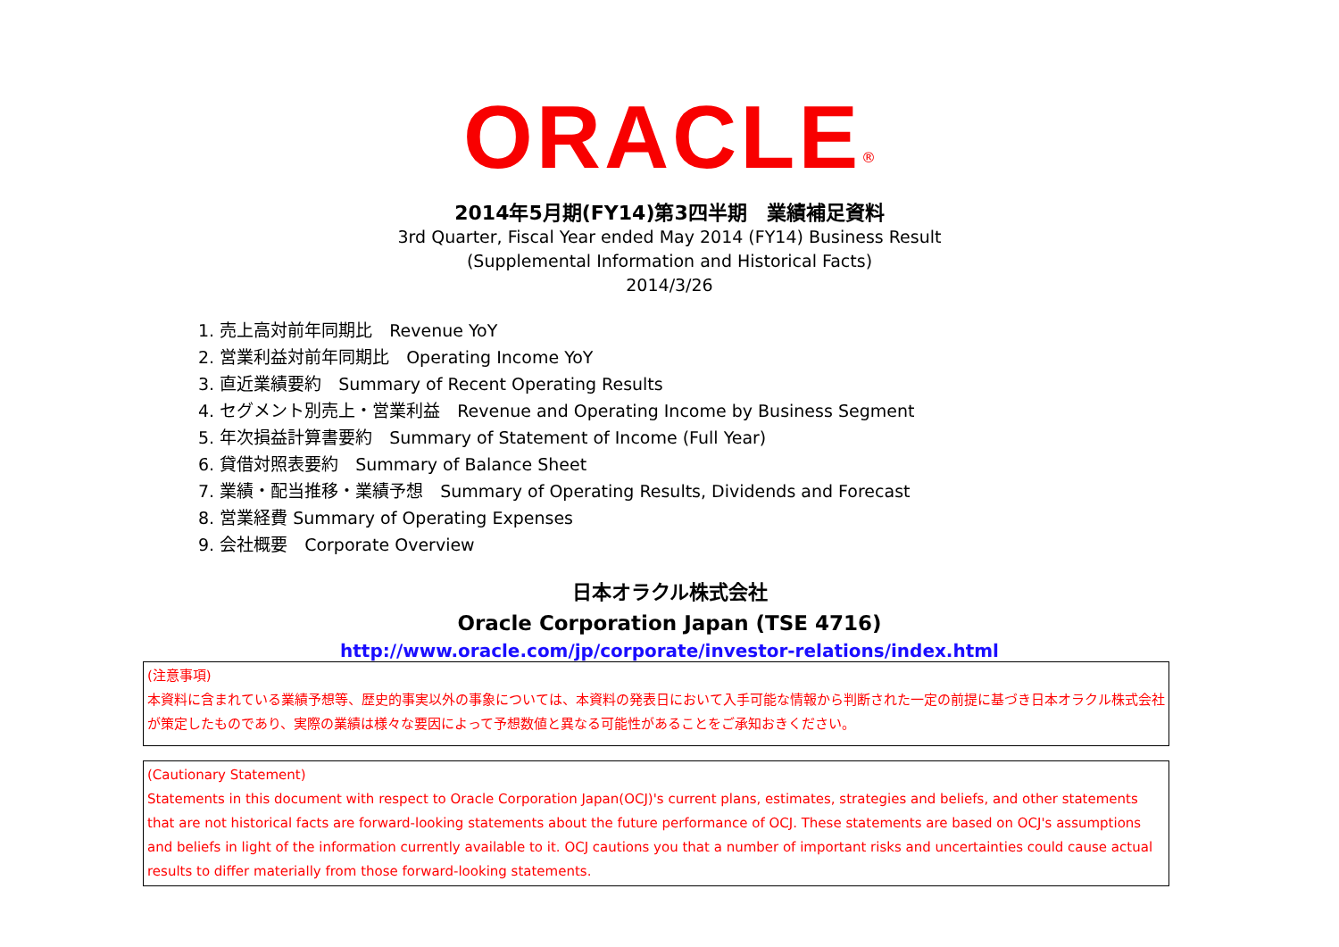ORACLE<sup>®</sup>
2014年5月期(FY14)第3四半期　業績補足資料
3rd Quarter, Fiscal Year ended May 2014 (FY14) Business Result
(Supplemental Information and Historical Facts)
2014/3/26
1. 売上高対前年同期比　Revenue YoY
2. 営業利益対前年同期比　Operating Income YoY
3. 直近業績要約　Summary of Recent Operating Results
4. セグメント別売上・営業利益　Revenue and Operating Income by Business Segment
5. 年次損益計算書要約　Summary of Statement of Income (Full Year)
6. 貸借対照表要約　Summary of Balance Sheet
7. 業績・配当推移・業績予想　Summary of Operating Results, Dividends and Forecast
8. 営業経費 Summary of Operating Expenses
9. 会社概要　Corporate Overview
日本オラクル株式会社
Oracle Corporation Japan (TSE 4716)
http://www.oracle.com/jp/corporate/investor-relations/index.html
(注意事項)
本資料に含まれている業績予想等、歴史的事実以外の事象については、本資料の発表日において入手可能な情報から判断された一定の前提に基づき日本オラクル株式会社が策定したものであり、実際の業績は様々な要因によって予想数値と異なる可能性があることをご承知おきください。
(Cautionary Statement)
Statements in this document with respect to Oracle Corporation Japan(OCJ)'s current plans, estimates, strategies and beliefs, and other statements that are not historical facts are forward-looking statements about the future performance of OCJ. These statements are based on OCJ's assumptions and beliefs in light of the information currently available to it. OCJ cautions you that a number of important risks and uncertainties could cause actual results to differ materially from those forward-looking statements.